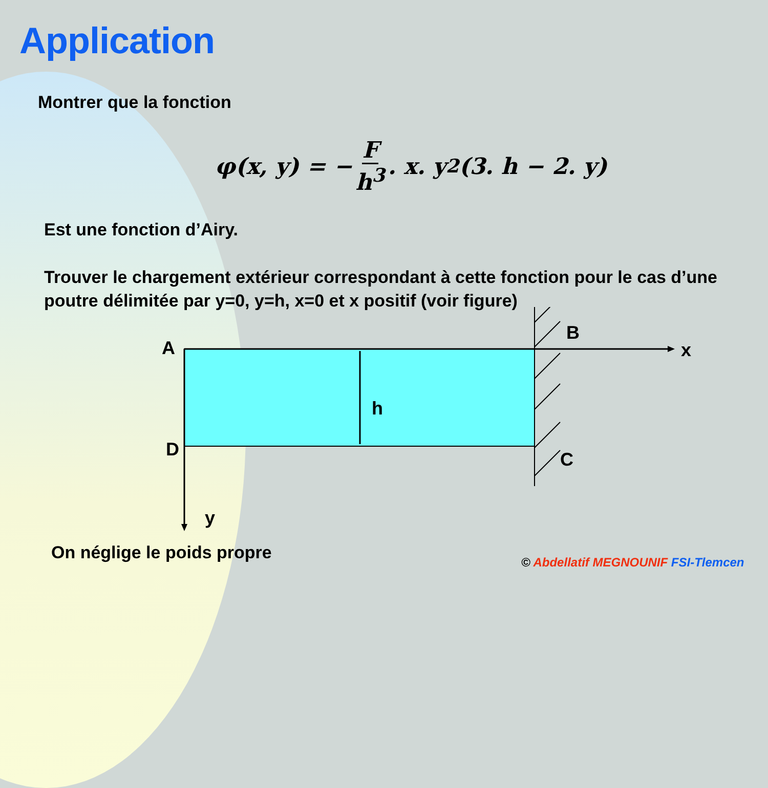Application
Montrer que la fonction
φ(x, y) = − F h<sup>3</sup>. x. y<sup>2</sup>(3. h − 2. y)
Est une fonction d’Airy.
Trouver le chargement extérieur correspondant à cette fonction pour le cas d’une poutre délimitée par y=0, y=h, x=0 et x positif (voir figure)
A
B
x
h
D
C
y
On néglige le poids propre
© Abdellatif MEGNOUNIF FSI-Tlemcen